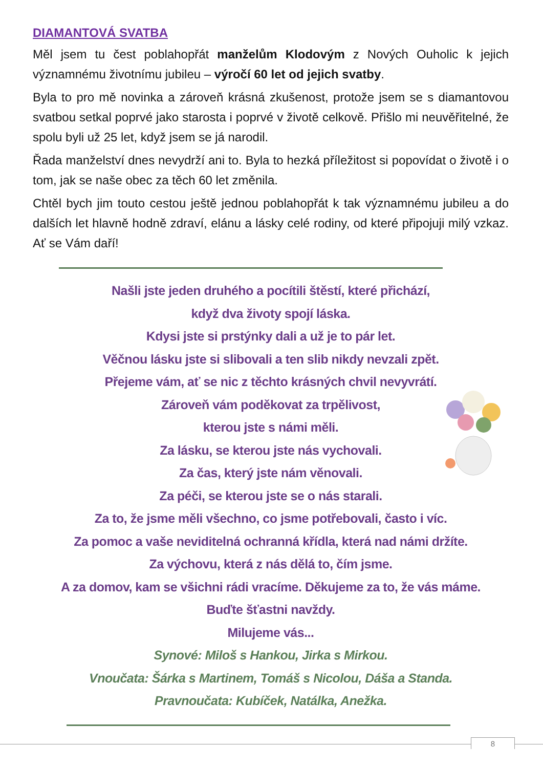DIAMANTOVÁ SVATBA
Měl jsem tu čest poblahopřát manželům Klodovým z Nových Ouholic k jejich významnému životnímu jubileu – výročí 60 let od jejich svatby.
Byla to pro mě novinka a zároveň krásná zkušenost, protože jsem se s diamantovou svatbou setkal poprvé jako starosta i poprvé v životě celkově. Přišlo mi neuvěřitelné, že spolu byli už 25 let, když jsem se já narodil.
Řada manželství dnes nevydrží ani to. Byla to hezká příležitost si popovídat o životě i o tom, jak se naše obec za těch 60 let změnila.
Chtěl bych jim touto cestou ještě jednou poblahopřát k tak významnému jubileu a do dalších let hlavně hodně zdraví, elánu a lásky celé rodiny, od které připojuji milý vzkaz. Ať se Vám daří!
Našli jste jeden druhého a pocítili štěstí, které přichází,
když dva životy spojí láska.
Kdysi jste si prstýnky dali a už je to pár let.
Věčnou lásku jste si slibovali a ten slib nikdy nevzali zpět.
Přejeme vám, ať se nic z těchto krásných chvil nevyvrátí.
Zároveň vám poděkovat za trpělivost,
kterou jste s námi měli.
Za lásku, se kterou jste nás vychovali.
Za čas, který jste nám věnovali.
Za péči, se kterou jste se o nás starali.
Za to, že jsme měli všechno, co jsme potřebovali, často i víc.
Za pomoc a vaše neviditelná ochranná křídla, která nad námi držíte.
Za výchovu, která z nás dělá to, čím jsme.
A za domov, kam se všichni rádi vracíme. Děkujeme za to, že vás máme.
Buďte šťastni navždy.
Milujeme vás...
Synové: Miloš s Hankou, Jirka s Mirkou.
Vnoučata: Šárka s Martinem, Tomáš s Nicolou, Dáša a Standa.
Pravnoučata: Kubíček, Natálka, Anežka.
8